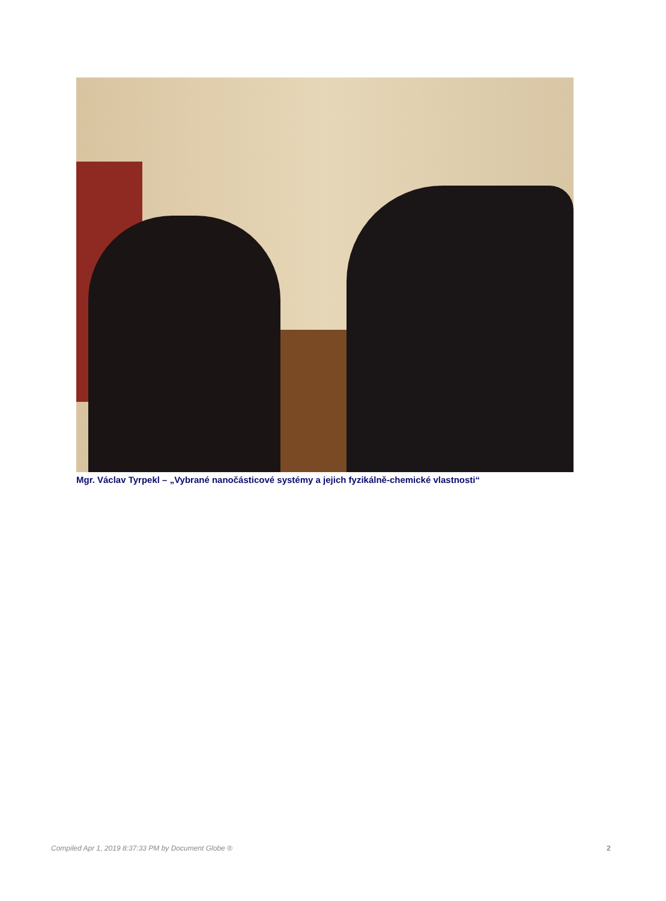Mgr. Václav Tyrpekl – „Vybrané nanočásticové systémy a jejich fyzikálně-chemické vlastnosti“
Compiled Apr 1, 2019 8:37:33 PM by Document Globe ® 2